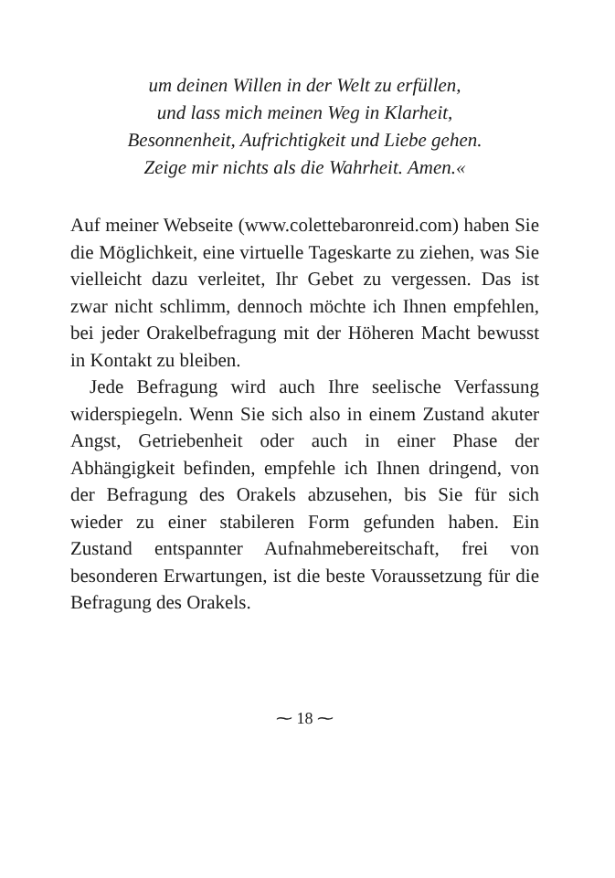um deinen Willen in der Welt zu erfüllen,
und lass mich meinen Weg in Klarheit,
Besonnenheit, Aufrichtigkeit und Liebe gehen.
Zeige mir nichts als die Wahrheit. Amen.«
Auf meiner Webseite (www.colettebaronreid.com) haben Sie die Möglichkeit, eine virtuelle Tageskarte zu ziehen, was Sie vielleicht dazu verleitet, Ihr Gebet zu vergessen. Das ist zwar nicht schlimm, dennoch möchte ich Ihnen empfehlen, bei jeder Orakelbefragung mit der Höheren Macht bewusst in Kontakt zu bleiben.
Jede Befragung wird auch Ihre seelische Verfassung widerspiegeln. Wenn Sie sich also in einem Zustand akuter Angst, Getriebenheit oder auch in einer Phase der Abhängigkeit befinden, empfehle ich Ihnen dringend, von der Befragung des Orakels abzusehen, bis Sie für sich wieder zu einer stabileren Form gefunden haben. Ein Zustand entspannter Aufnahmebereitschaft, frei von besonderen Erwartungen, ist die beste Voraussetzung für die Befragung des Orakels.
⁓ 18 ⁓